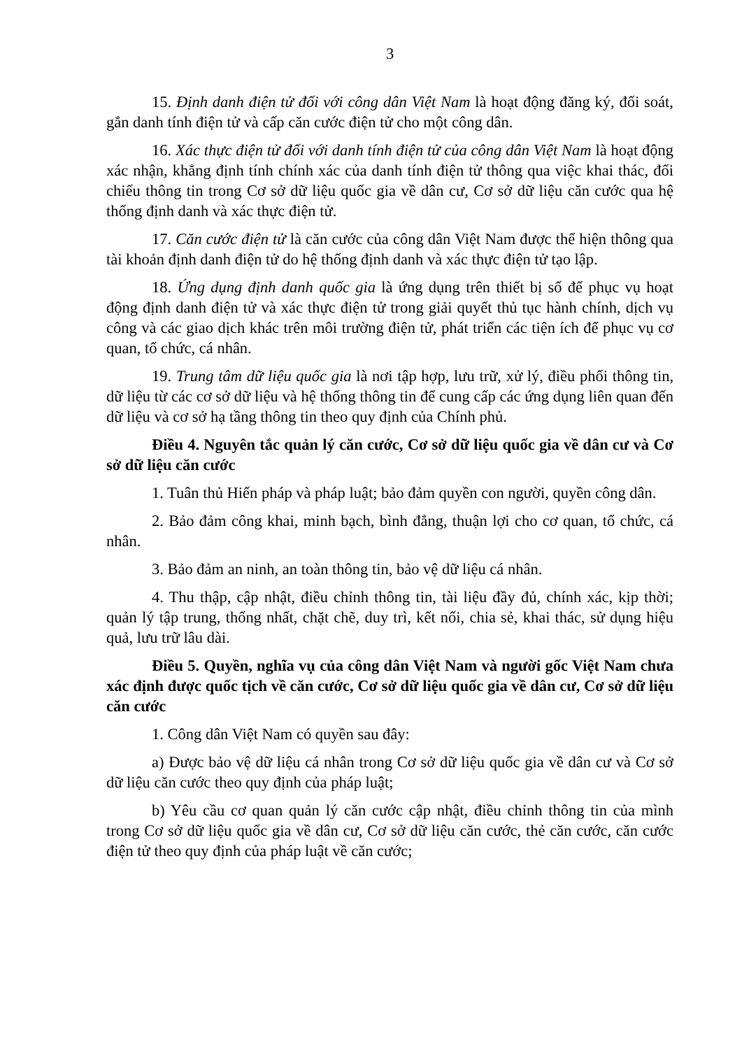3
15. Định danh điện tử đối với công dân Việt Nam là hoạt động đăng ký, đối soát, gắn danh tính điện tử và cấp căn cước điện tử cho một công dân.
16. Xác thực điện tử đối với danh tính điện tử của công dân Việt Nam là hoạt động xác nhận, khẳng định tính chính xác của danh tính điện tử thông qua việc khai thác, đối chiếu thông tin trong Cơ sở dữ liệu quốc gia về dân cư, Cơ sở dữ liệu căn cước qua hệ thống định danh và xác thực điện tử.
17. Căn cước điện tử là căn cước của công dân Việt Nam được thể hiện thông qua tài khoản định danh điện tử do hệ thống định danh và xác thực điện tử tạo lập.
18. Ứng dụng định danh quốc gia là ứng dụng trên thiết bị số để phục vụ hoạt động định danh điện tử và xác thực điện tử trong giải quyết thủ tục hành chính, dịch vụ công và các giao dịch khác trên môi trường điện tử, phát triển các tiện ích để phục vụ cơ quan, tổ chức, cá nhân.
19. Trung tâm dữ liệu quốc gia là nơi tập hợp, lưu trữ, xử lý, điều phối thông tin, dữ liệu từ các cơ sở dữ liệu và hệ thống thông tin để cung cấp các ứng dụng liên quan đến dữ liệu và cơ sở hạ tầng thông tin theo quy định của Chính phủ.
Điều 4. Nguyên tắc quản lý căn cước, Cơ sở dữ liệu quốc gia về dân cư và Cơ sở dữ liệu căn cước
1. Tuân thủ Hiến pháp và pháp luật; bảo đảm quyền con người, quyền công dân.
2. Bảo đảm công khai, minh bạch, bình đẳng, thuận lợi cho cơ quan, tổ chức, cá nhân.
3. Bảo đảm an ninh, an toàn thông tin, bảo vệ dữ liệu cá nhân.
4. Thu thập, cập nhật, điều chỉnh thông tin, tài liệu đầy đủ, chính xác, kịp thời; quản lý tập trung, thống nhất, chặt chẽ, duy trì, kết nối, chia sẻ, khai thác, sử dụng hiệu quả, lưu trữ lâu dài.
Điều 5. Quyền, nghĩa vụ của công dân Việt Nam và người gốc Việt Nam chưa xác định được quốc tịch về căn cước, Cơ sở dữ liệu quốc gia về dân cư, Cơ sở dữ liệu căn cước
1. Công dân Việt Nam có quyền sau đây:
a) Được bảo vệ dữ liệu cá nhân trong Cơ sở dữ liệu quốc gia về dân cư và Cơ sở dữ liệu căn cước theo quy định của pháp luật;
b) Yêu cầu cơ quan quản lý căn cước cập nhật, điều chỉnh thông tin của mình trong Cơ sở dữ liệu quốc gia về dân cư, Cơ sở dữ liệu căn cước, thẻ căn cước, căn cước điện tử theo quy định của pháp luật về căn cước;